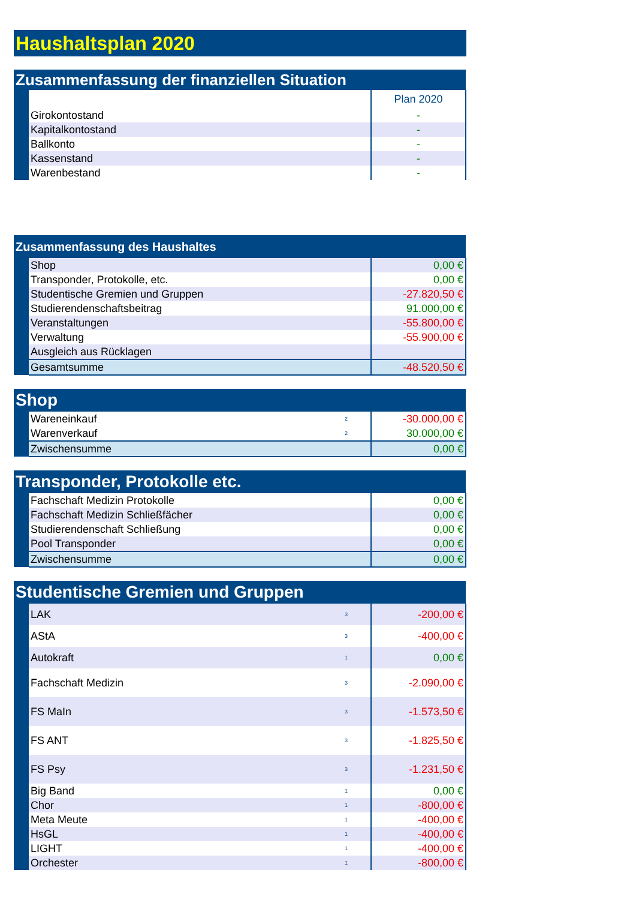| Haushaltsplan 2020 |
| Zusammenfassung der finanziellen Situation | | |
| | | Plan 2020 |
| | Girokontostand | - |
| | Kapitalkontostand | - |
| | Ballkonto | - |
| | Kassenstand | - |
| | Warenbestand | - |
| Zusammenfassung des Haushaltes | | |
| | Shop | 0,00 € |
| | Transponder, Protokolle, etc. | 0,00 € |
| | Studentische Gremien und Gruppen | -27.820,50 € |
| | Studierendenschaftsbeitrag | 91.000,00 € |
| | Veranstaltungen | -55.800,00 € |
| | Verwaltung | -55.900,00 € |
| | Ausgleich aus Rücklagen | |
| | Gesamtsumme | -48.520,50 € |
| Shop | | | |
| | Wareneinkauf | 2 | -30.000,00 € |
| | Warenverkauf | 2 | 30.000,00 € |
| | Zwischensumme | | 0,00 € |
| Transponder, Protokolle etc. | | |
| | Fachschaft Medizin Protokolle | 0,00 € |
| | Fachschaft Medizin Schließfächer | 0,00 € |
| | Studierendenschaft Schließung | 0,00 € |
| | Pool Transponder | 0,00 € |
| | Zwischensumme | 0,00 € |
| Studentische Gremien und Gruppen | | | |
| | LAK | 3 | -200,00 € |
| | AStA | 3 | -400,00 € |
| | Autokraft | 1 | 0,00 € |
| | Fachschaft Medizin | 3 | -2.090,00 € |
| | FS MaIn | 3 | -1.573,50 € |
| | FS ANT | 3 | -1.825,50 € |
| | FS Psy | 3 | -1.231,50 € |
| | Big Band | 1 | 0,00 € |
| | Chor | 1 | -800,00 € |
| | Meta Meute | 1 | -400,00 € |
| | HsGL | 1 | -400,00 € |
| | LIGHT | 1 | -400,00 € |
| | Orchester | 1 | -800,00 € |